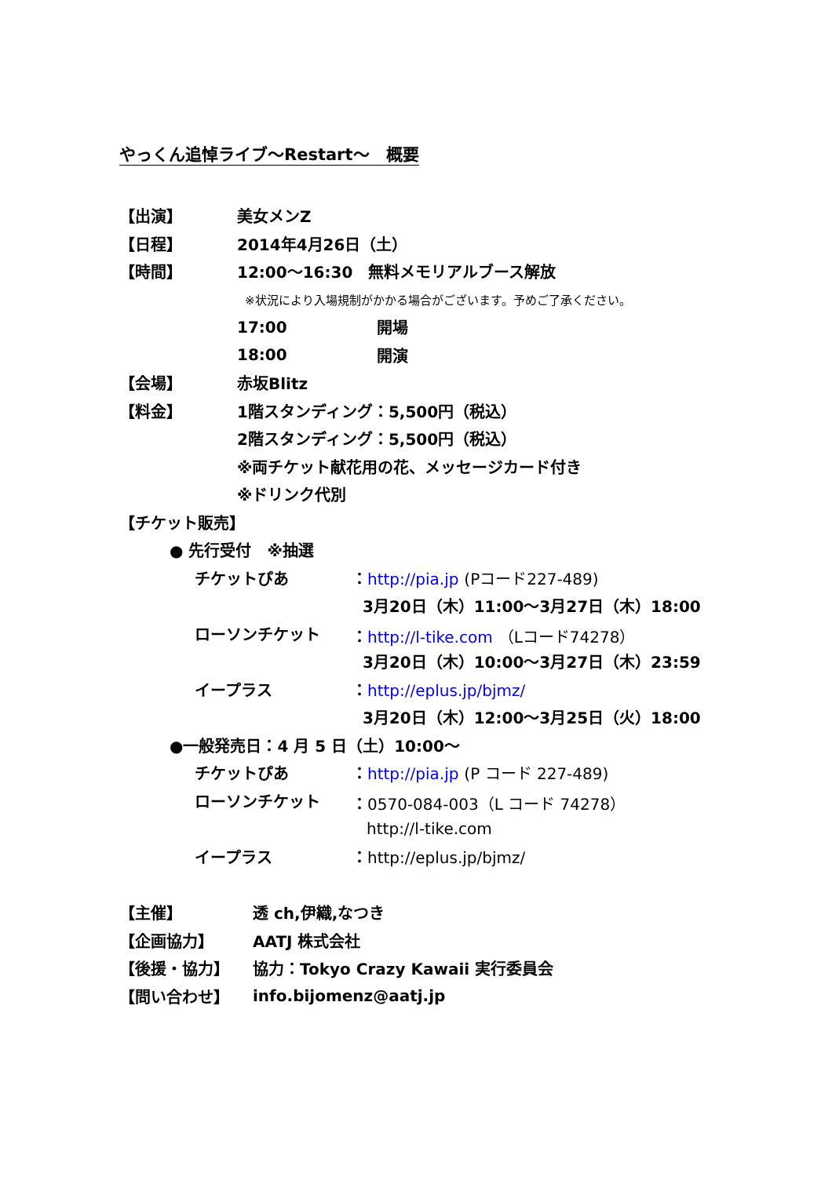やっくん追悼ライブ～Restart～　概要
【出演】 美女メンZ
【日程】 2014年4月26日（土）
【時間】 12:00～16:30　無料メモリアルブース解放
※状況により入場規制がかかる場合がございます。予めご了承ください。
17:00 開場
18:00 開演
【会場】 赤坂Blitz
【料金】 1階スタンディング：5,500円（税込）
2階スタンディング：5,500円（税込）
※両チケット献花用の花、メッセージカード付き
※ドリンク代別
【チケット販売】
● 先行受付　※抽選
チケットぴあ ：http://pia.jp (Pコード227-489)
3月20日（木）11:00～3月27日（木）18:00
ローソンチケット ：http://l-tike.com （Lコード74278）
3月20日（木）10:00～3月27日（木）23:59
イープラス ：http://eplus.jp/bjmz/
3月20日（木）12:00～3月25日（火）18:00
●一般発売日：4 月 5 日（土）10:00～
チケットぴあ ：http://pia.jp (P コード 227-489)
ローソンチケット ：0570-084-003（L コード 74278）
http://l-tike.com
イープラス ：http://eplus.jp/bjmz/
【主催】 透 ch,伊織,なつき
【企画協力】 AATJ 株式会社
【後援・協力】 協力：Tokyo Crazy Kawaii 実行委員会
【問い合わせ】 info.bijomenz@aatj.jp